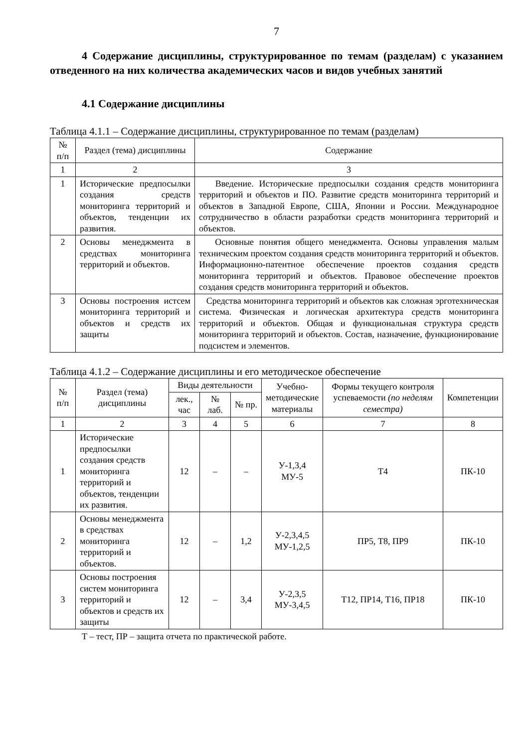7
4 Содержание дисциплины, структурированное по темам (разделам) с указанием отведенного на них количества академических часов и видов учебных занятий
4.1 Содержание дисциплины
Таблица 4.1.1 – Содержание дисциплины, структурированное по темам (разделам)
| № п/п | Раздел (тема) дисциплины | Содержание |
| --- | --- | --- |
| 1 | 2 | 3 |
| 1 | Исторические предпосылки создания средств мониторинга территорий и объектов, тенденции их развития. | Введение. Исторические предпосылки создания средств мониторинга территорий и объектов и ПО. Развитие средств мониторинга территорий и объектов в Западной Европе, США, Японии и России. Международное сотрудничество в области разработки средств мониторинга территорий и объектов. |
| 2 | Основы менеджмента в средствах мониторинга территорий и объектов. | Основные понятия общего менеджмента. Основы управления малым техническим проектом создания средств мониторинга территорий и объектов. Информационно-патентное обеспечение проектов создания средств мониторинга территорий и объектов. Правовое обеспечение проектов создания средств мониторинга территорий и объектов. |
| 3 | Основы построения истсем мониторинга территорий и объектов и средств их защиты | Средства мониторинга территорий и объектов как сложная эрготехническая система. Физическая и логическая архитектура средств мониторинга территорий и объектов. Общая и функциональная структура средств мониторинга территорий и объектов. Состав, назначение, функционирование подсистем и элементов. |
Таблица 4.1.2 – Содержание дисциплины и его методическое обеспечение
| № п/п | Раздел (тема) дисциплины | Виды деятельности | | | Учебно-методические материалы | Формы текущего контроля успеваемости (по неделям семестра) | Компетенции |
| --- | --- | --- | --- | --- | --- | --- | --- |
| | | лек., час | № лаб. | № пр. | | | |
| 1 | 2 | 3 | 4 | 5 | 6 | 7 | 8 |
| 1 | Исторические предпосылки создания средств мониторинга территорий и объектов, тенденции их развития. | 12 | – | – | У-1,3,4 МУ-5 | Т4 | ПК-10 |
| 2 | Основы менеджмента в средствах мониторинга территорий и объектов. | 12 | – | 1,2 | У-2,3,4,5 МУ-1,2,5 | ПР5, Т8, ПР9 | ПК-10 |
| 3 | Основы построения систем мониторинга территорий и объектов и средств их защиты | 12 | – | 3,4 | У-2,3,5 МУ-3,4,5 | Т12, ПР14, Т16, ПР18 | ПК-10 |
Т – тест, ПР – защита отчета по практической работе.